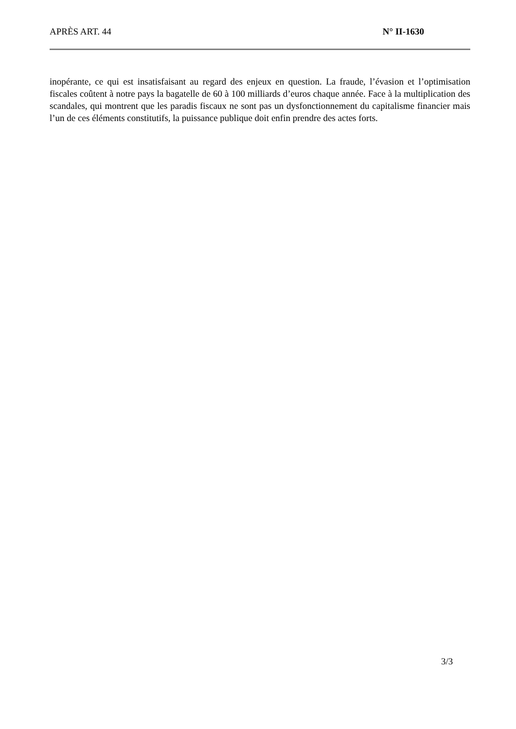APRÈS ART. 44 N° II-1630
inopérante, ce qui est insatisfaisant au regard des enjeux en question. La fraude, l’évasion et l’optimisation fiscales coûtent à notre pays la bagatelle de 60 à 100 milliards d’euros chaque année. Face à la multiplication des scandales, qui montrent que les paradis fiscaux ne sont pas un dysfonctionnement du capitalisme financier mais l’un de ces éléments constitutifs, la puissance publique doit enfin prendre des actes forts.
3/3